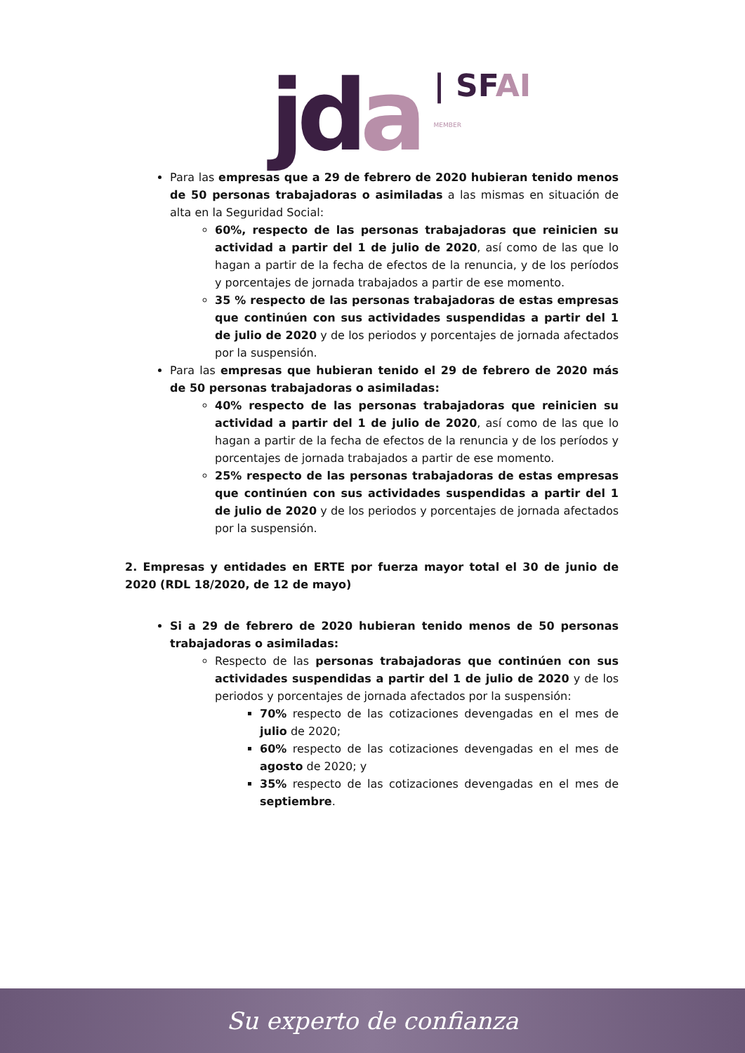jda | SFAI
MEMBER
Para las empresas que a 29 de febrero de 2020 hubieran tenido menos de 50 personas trabajadoras o asimiladas a las mismas en situación de alta en la Seguridad Social:
60%, respecto de las personas trabajadoras que reinicien su actividad a partir del 1 de julio de 2020, así como de las que lo hagan a partir de la fecha de efectos de la renuncia, y de los períodos y porcentajes de jornada trabajados a partir de ese momento.
35 % respecto de las personas trabajadoras de estas empresas que continúen con sus actividades suspendidas a partir del 1 de julio de 2020 y de los periodos y porcentajes de jornada afectados por la suspensión.
Para las empresas que hubieran tenido el 29 de febrero de 2020 más de 50 personas trabajadoras o asimiladas:
40% respecto de las personas trabajadoras que reinicien su actividad a partir del 1 de julio de 2020, así como de las que lo hagan a partir de la fecha de efectos de la renuncia y de los períodos y porcentajes de jornada trabajados a partir de ese momento.
25% respecto de las personas trabajadoras de estas empresas que continúen con sus actividades suspendidas a partir del 1 de julio de 2020 y de los periodos y porcentajes de jornada afectados por la suspensión.
2. Empresas y entidades en ERTE por fuerza mayor total el 30 de junio de 2020 (RDL 18/2020, de 12 de mayo)
Si a 29 de febrero de 2020 hubieran tenido menos de 50 personas trabajadoras o asimiladas:
Respecto de las personas trabajadoras que continúen con sus actividades suspendidas a partir del 1 de julio de 2020 y de los periodos y porcentajes de jornada afectados por la suspensión:
70% respecto de las cotizaciones devengadas en el mes de julio de 2020;
60% respecto de las cotizaciones devengadas en el mes de agosto de 2020; y
35% respecto de las cotizaciones devengadas en el mes de septiembre.
Su experto de confianza